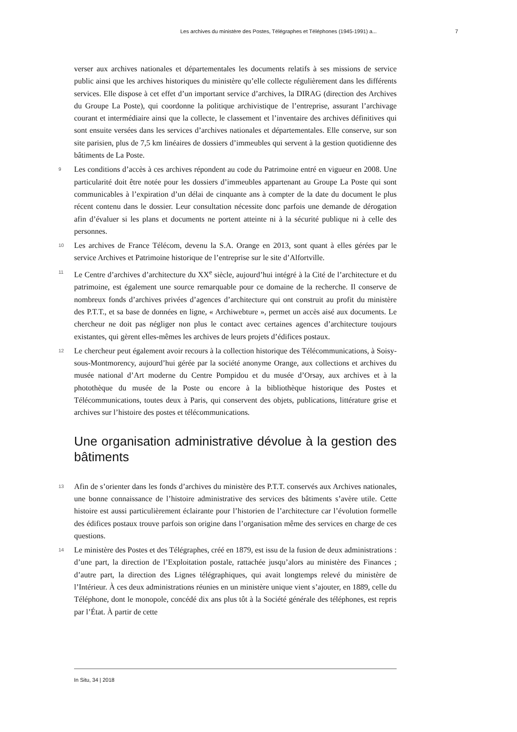Les archives du ministère des Postes, Télégraphes et Téléphones (1945-1991) a... 7
verser aux archives nationales et départementales les documents relatifs à ses missions de service public ainsi que les archives historiques du ministère qu’elle collecte régulièrement dans les différents services. Elle dispose à cet effet d’un important service d’archives, la DIRAG (direction des Archives du Groupe La Poste), qui coordonne la politique archivistique de l’entreprise, assurant l’archivage courant et intermédiaire ainsi que la collecte, le classement et l’inventaire des archives définitives qui sont ensuite versées dans les services d’archives nationales et départementales. Elle conserve, sur son site parisien, plus de 7,5 km linéaires de dossiers d’immeubles qui servent à la gestion quotidienne des bâtiments de La Poste.
9 Les conditions d’accès à ces archives répondent au code du Patrimoine entré en vigueur en 2008. Une particularité doit être notée pour les dossiers d’immeubles appartenant au Groupe La Poste qui sont communicables à l’expiration d’un délai de cinquante ans à compter de la date du document le plus récent contenu dans le dossier. Leur consultation nécessite donc parfois une demande de dérogation afin d’évaluer si les plans et documents ne portent atteinte ni à la sécurité publique ni à celle des personnes.
10 Les archives de France Télécom, devenu la S.A. Orange en 2013, sont quant à elles gérées par le service Archives et Patrimoine historique de l’entreprise sur le site d’Alfortville.
11 Le Centre d’archives d’architecture du XX<sup>e</sup> siècle, aujourd’hui intégré à la Cité de l’architecture et du patrimoine, est également une source remarquable pour ce domaine de la recherche. Il conserve de nombreux fonds d’archives privées d’agences d’architecture qui ont construit au profit du ministère des P.T.T., et sa base de données en ligne, « Archiwebture », permet un accès aisé aux documents. Le chercheur ne doit pas négliger non plus le contact avec certaines agences d’architecture toujours existantes, qui gèrent elles-mêmes les archives de leurs projets d’édifices postaux.
12 Le chercheur peut également avoir recours à la collection historique des Télécommunications, à Soisy-sous-Montmorency, aujourd’hui gérée par la société anonyme Orange, aux collections et archives du musée national d’Art moderne du Centre Pompidou et du musée d’Orsay, aux archives et à la photothèque du musée de la Poste ou encore à la bibliothèque historique des Postes et Télécommunications, toutes deux à Paris, qui conservent des objets, publications, littérature grise et archives sur l’histoire des postes et télécommunications.
Une organisation administrative dévolue à la gestion des bâtiments
13 Afin de s’orienter dans les fonds d’archives du ministère des P.T.T. conservés aux Archives nationales, une bonne connaissance de l’histoire administrative des services des bâtiments s’avère utile. Cette histoire est aussi particulièrement éclairante pour l’historien de l’architecture car l’évolution formelle des édifices postaux trouve parfois son origine dans l’organisation même des services en charge de ces questions.
14 Le ministère des Postes et des Télégraphes, créé en 1879, est issu de la fusion de deux administrations : d’une part, la direction de l’Exploitation postale, rattachée jusqu’alors au ministère des Finances ; d’autre part, la direction des Lignes télégraphiques, qui avait longtemps relevé du ministère de l’Intérieur. À ces deux administrations réunies en un ministère unique vient s’ajouter, en 1889, celle du Téléphone, dont le monopole, concédé dix ans plus tôt à la Société générale des téléphones, est repris par l’État. À partir de cette
In Situ, 34 | 2018